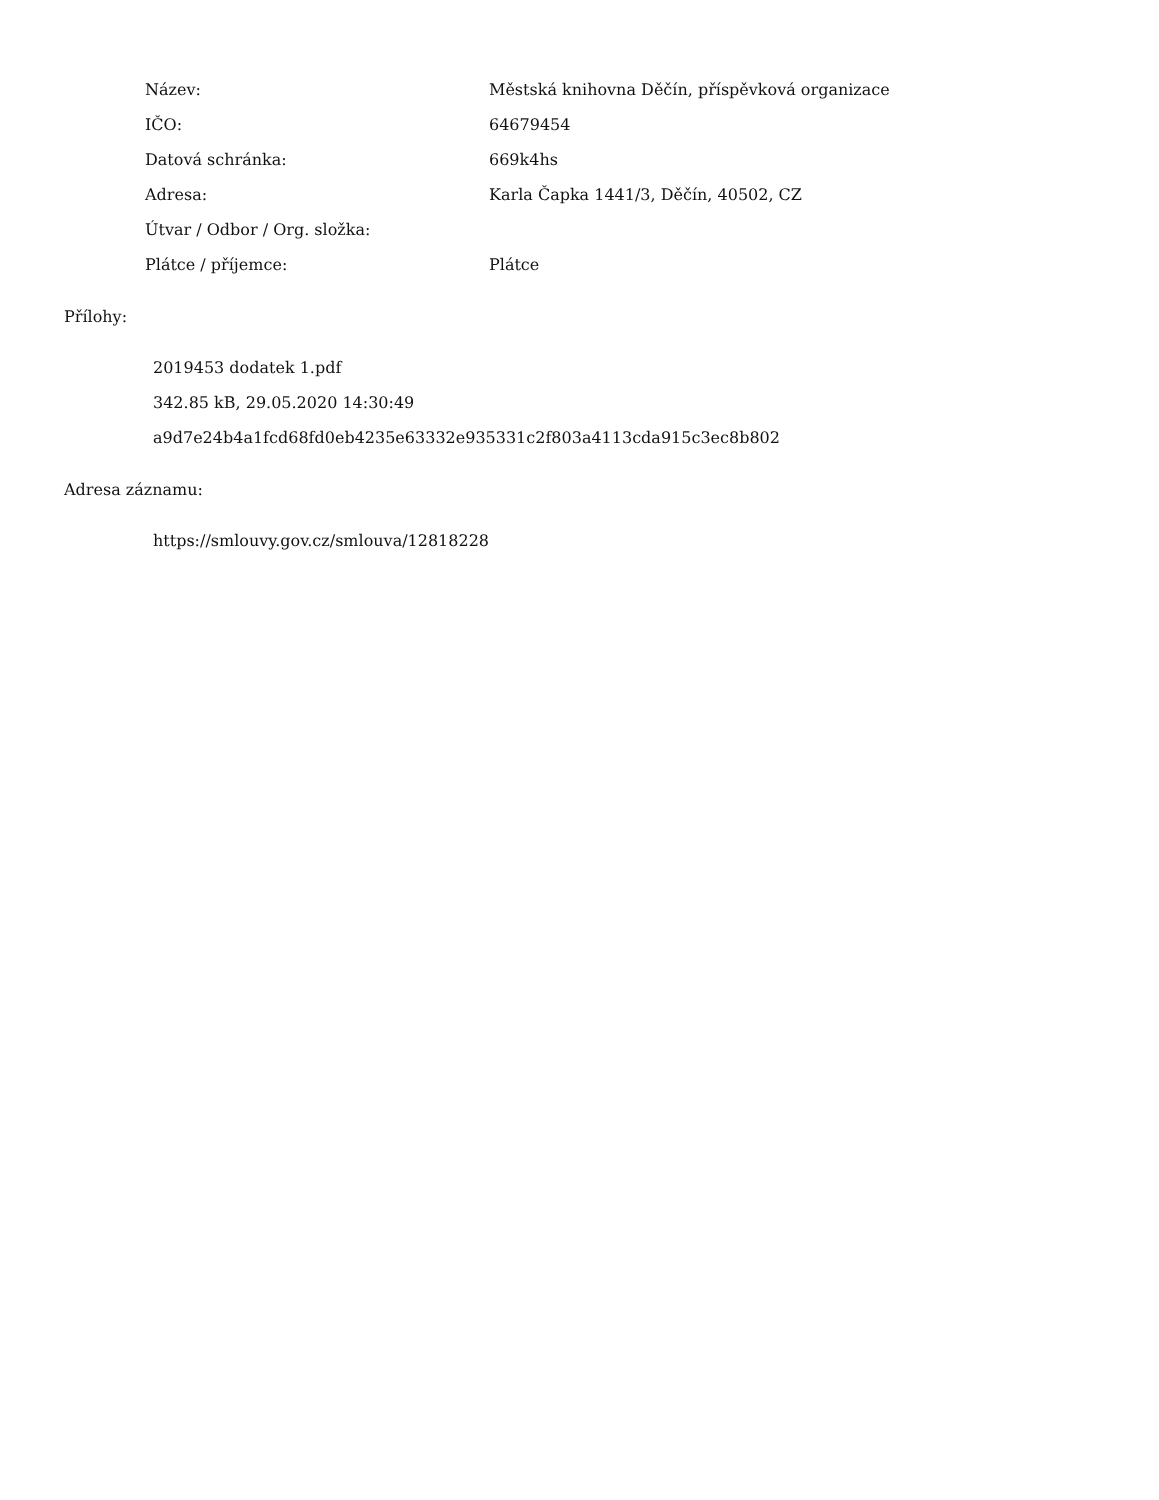| Název: | Městská knihovna Děčín, příspěvková organizace |
| IČO: | 64679454 |
| Datová schránka: | 669k4hs |
| Adresa: | Karla Čapka 1441/3, Děčín, 40502, CZ |
| Útvar / Odbor / Org. složka: | |
| Plátce / příjemce: | Plátce |
Přílohy:
2019453 dodatek 1.pdf
342.85 kB, 29.05.2020 14:30:49
a9d7e24b4a1fcd68fd0eb4235e63332e935331c2f803a4113cda915c3ec8b802
Adresa záznamu:
https://smlouvy.gov.cz/smlouva/12818228